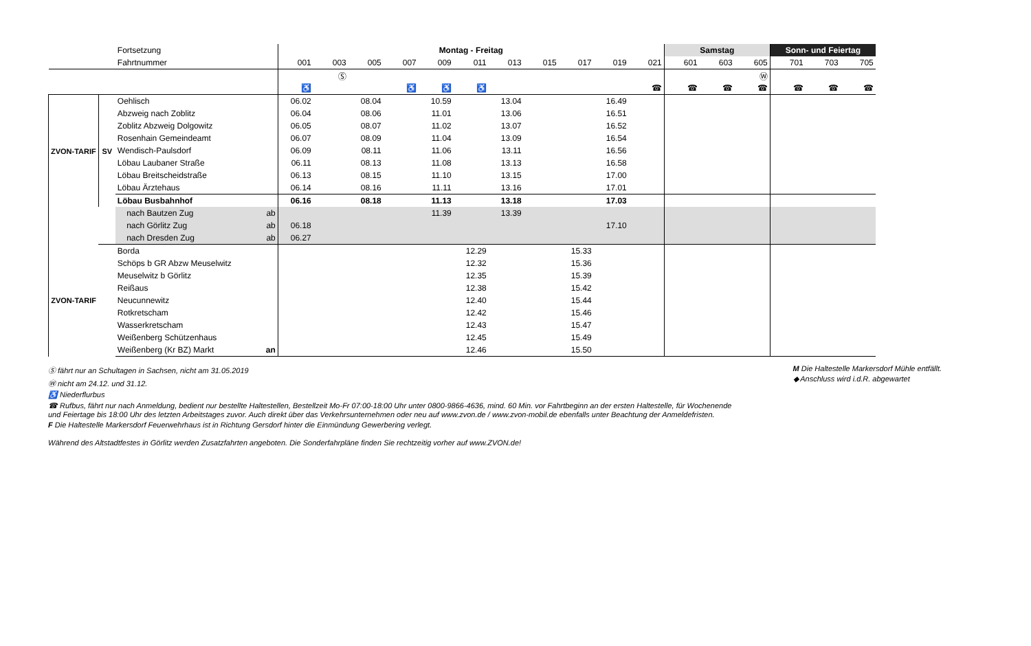| | | Fortsetzung | Montag - Freitag | | | | | | | | | | | Samstag | | | Sonn- und Feiertag | | |
| | | Fahrtnummer | 001 | 003 | 005 | 007 | 009 | 011 | 013 | 015 | 017 | 019 | 021 | 601 | 603 | 605 | 701 | 703 | 705 |
| | | | | Ⓢ | | | | | | | | | | | | Ⓦ | | | |
| | | | ♿ | | | ♿ | ♿ | ♿ | | | | | ☎ | ☎ | ☎ | ☎ | ☎ | ☎ | ☎ |
| ZVON-TARIF | SV | Oehlisch | 06.02 | | 08.04 | | 10.59 | | 13.04 | | | 16.49 | | | | | | | |
| | | Abzweig nach Zoblitz | 06.04 | | 08.06 | | 11.01 | | 13.06 | | | 16.51 | | | | | | | |
| | | Zoblitz Abzweig Dolgowitz | 06.05 | | 08.07 | | 11.02 | | 13.07 | | | 16.52 | | | | | | | |
| | | Rosenhain Gemeindeamt | 06.07 | | 08.09 | | 11.04 | | 13.09 | | | 16.54 | | | | | | | |
| | | Wendisch-Paulsdorf | 06.09 | | 08.11 | | 11.06 | | 13.11 | | | 16.56 | | | | | | | |
| | | Löbau Laubaner Straße | 06.11 | | 08.13 | | 11.08 | | 13.13 | | | 16.58 | | | | | | | |
| | | Löbau Breitscheidstraße | 06.13 | | 08.15 | | 11.10 | | 13.15 | | | 17.00 | | | | | | | |
| | | Löbau Ärztehaus | 06.14 | | 08.16 | | 11.11 | | 13.16 | | | 17.01 | | | | | | | |
| | | Löbau Busbahnhof | 06.16 | | 08.18 | | 11.13 | | 13.18 | | | 17.03 | | | | | | | |
| | | nach Bautzen Zug ab | | | | | 11.39 | | 13.39 | | | | | | | | | | |
| | | nach Görlitz Zug ab | 06.18 | | | | | | | | | 17.10 | | | | | | | |
| | | nach Dresden Zug ab | 06.27 | | | | | | | | | | | | | | | | |
| ZVON-TARIF | | Borda | | | | | | 12.29 | | | 15.33 | | | | | | | | |
| | | Schöps b GR Abzw Meuselwitz | | | | | | 12.32 | | | 15.36 | | | | | | | | |
| | | Meuselwitz b Görlitz | | | | | | 12.35 | | | 15.39 | | | | | | | | |
| | | Reißaus | | | | | | 12.38 | | | 15.42 | | | | | | | | |
| | | Neucunnewitz | | | | | | 12.40 | | | 15.44 | | | | | | | | |
| | | Rotkretscham | | | | | | 12.42 | | | 15.46 | | | | | | | | |
| | | Wasserkretscham | | | | | | 12.43 | | | 15.47 | | | | | | | | |
| | | Weißenberg Schützenhaus | | | | | | 12.45 | | | 15.49 | | | | | | | | |
| | | Weißenberg (Kr BZ) Markt an | | | | | | 12.46 | | | 15.50 | | | | | | | | |
Ⓢ fährt nur an Schultagen in Sachsen, nicht am 31.05.2019
Ⓦ nicht am 24.12. und 31.12.
♿ Niederflurbus
☎ Rufbus, fährt nur nach Anmeldung, bedient nur bestellte Haltestellen, Bestellzeit Mo-Fr 07:00-18:00 Uhr unter 0800-9866-4636, mind. 60 Min. vor Fahrtbeginn an der ersten Haltestelle, für Wochenende
und Feiertage bis 18:00 Uhr des letzten Arbeitstages zuvor. Auch direkt über das Verkehrsunternehmen oder neu auf www.zvon.de / www.zvon-mobil.de ebenfalls unter Beachtung der Anmeldefristen.
F Die Haltestelle Markersdorf Feuerwehrhaus ist in Richtung Gersdorf hinter die Einmündung Gewerbering verlegt.
Während des Altstadtfestes in Görlitz werden Zusatzfahrten angeboten. Die Sonderfahrpläne finden Sie rechtzeitig vorher auf www.ZVON.de!
M Die Haltestelle Markersdorf Mühle entfällt.
◆ Anschluss wird i.d.R. abgewartet